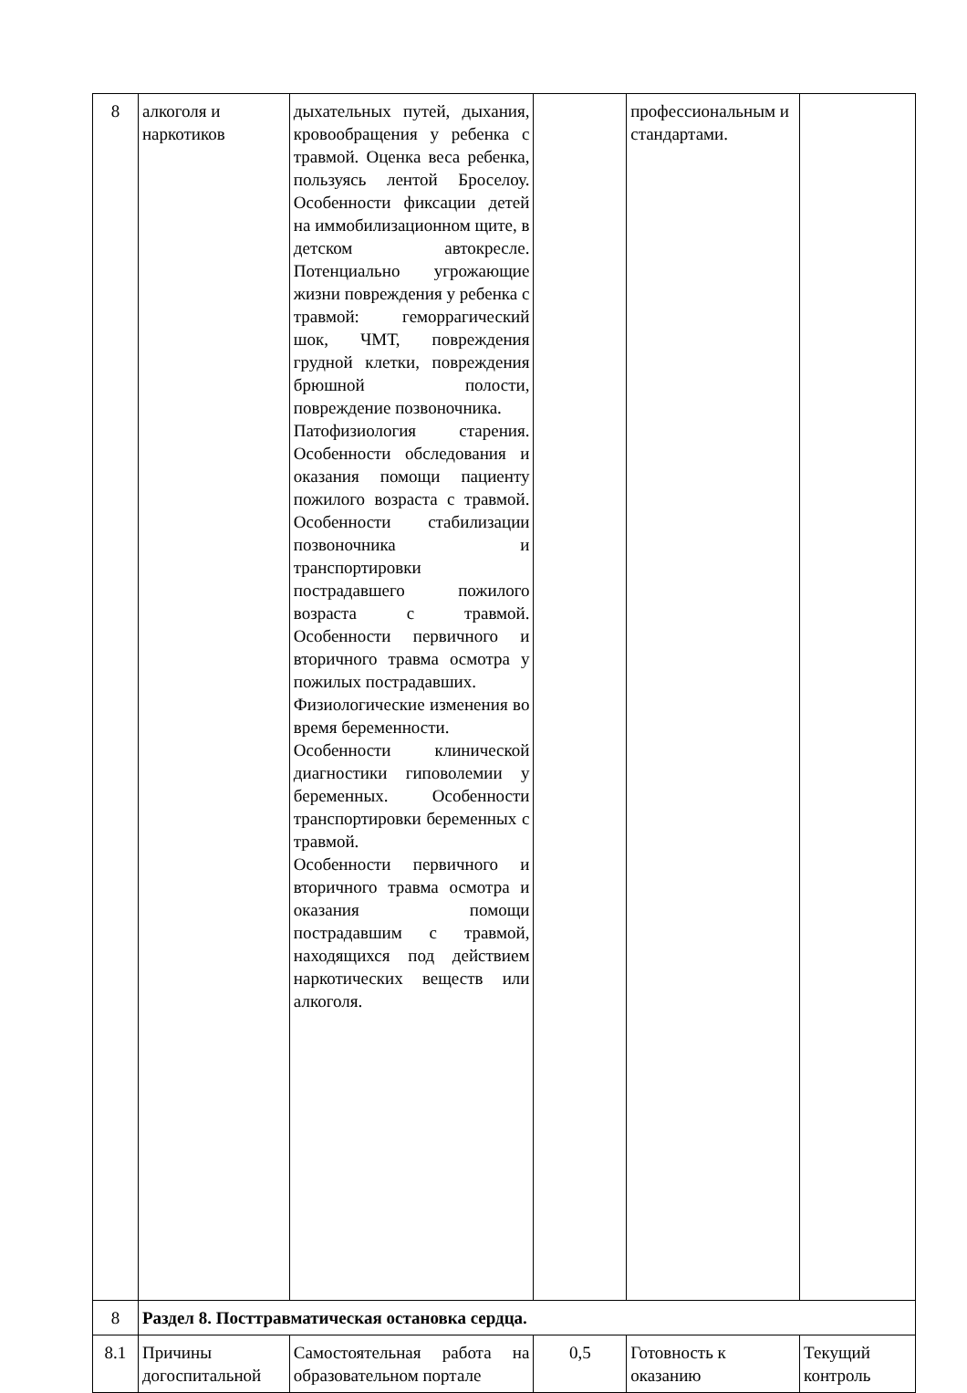| 8 | алкоголя и наркотиков | дыхательных путей, дыхания, кровообращения у ребенка с травмой. Оценка веса ребенка, пользуясь лентой Броселоу. Особенности фиксации детей на иммобилизационном щите, в детском автокресле. Потенциально угрожающие жизни повреждения у ребенка с травмой: геморрагический шок, ЧМТ, повреждения грудной клетки, повреждения брюшной полости, повреждение позвоночника. Патофизиология старения. Особенности обследования и оказания помощи пациенту пожилого возраста с травмой. Особенности стабилизации позвоночника и транспортировки пострадавшего пожилого возраста с травмой. Особенности первичного и вторичного травма осмотра у пожилых пострадавших. Физиологические изменения во время беременности. Особенности клинической диагностики гиповолемии у беременных. Особенности транспортировки беременных с травмой. Особенности первичного и вторичного травма осмотра и оказания помощи пострадавшим с травмой, находящихся под действием наркотических веществ или алкоголя. | | профессиональным и стандартами. | |
| 8 | Раздел 8. Посттравматическая остановка сердца. | | | | |
| 8.1 | Причины догоспитальной | Самостоятельная работа на образовательном портале | 0,5 | Готовность к оказанию | Текущий контроль |